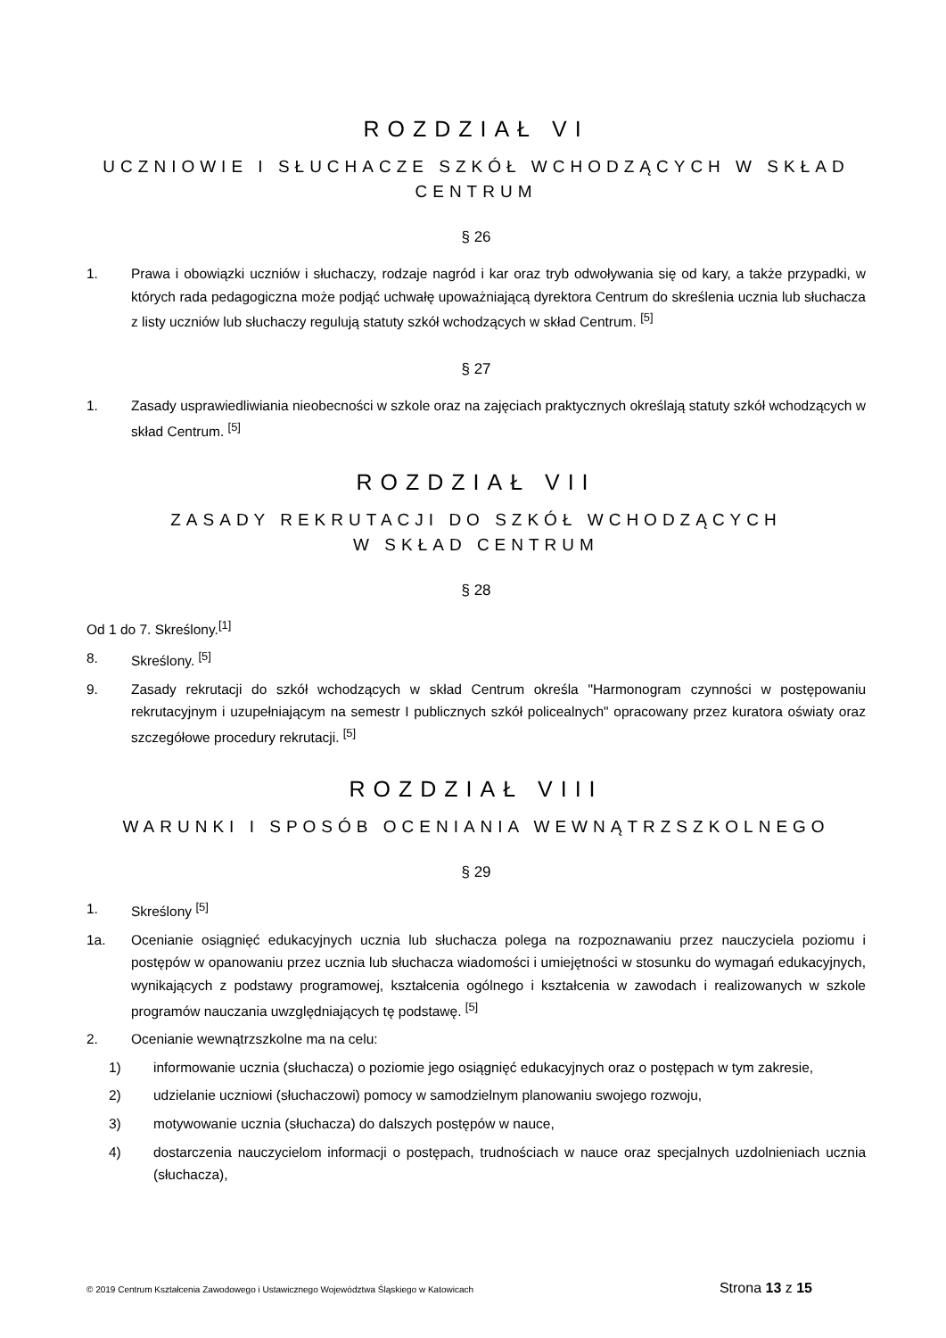ROZDZIAŁ VI
UCZNIOWIE I SŁUCHACZE SZKÓŁ WCHODZĄCYCH W SKŁAD CENTRUM
§ 26
1. Prawa i obowiązki uczniów i słuchaczy, rodzaje nagród i kar oraz tryb odwoływania się od kary, a także przypadki, w których rada pedagogiczna może podjąć uchwałę upoważniającą dyrektora Centrum do skreślenia ucznia lub słuchacza z listy uczniów lub słuchaczy regulują statuty szkół wchodzących w skład Centrum. <sup>[5]</sup>
§ 27
1. Zasady usprawiedliwiania nieobecności w szkole oraz na zajęciach praktycznych określają statuty szkół wchodzących w skład Centrum. <sup>[5]</sup>
ROZDZIAŁ VII
ZASADY REKRUTACJI DO SZKÓŁ WCHODZĄCYCH
W SKŁAD CENTRUM
§ 28
Od 1 do 7. Skreślony.<sup>[1]</sup>
8. Skreślony. <sup>[5]</sup>
9. Zasady rekrutacji do szkół wchodzących w skład Centrum określa "Harmonogram czynności w postępowaniu rekrutacyjnym i uzupełniającym na semestr I publicznych szkół policealnych" opracowany przez kuratora oświaty oraz szczegółowe procedury rekrutacji. <sup>[5]</sup>
ROZDZIAŁ VIII
WARUNKI I SPOSÓB OCENIANIA WEWNĄTRZSZKOLNEGO
§ 29
1. Skreślony <sup>[5]</sup>
1a. Ocenianie osiągnięć edukacyjnych ucznia lub słuchacza polega na rozpoznawaniu przez nauczyciela poziomu i postępów w opanowaniu przez ucznia lub słuchacza wiadomości i umiejętności w stosunku do wymagań edukacyjnych, wynikających z podstawy programowej, kształcenia ogólnego i kształcenia w zawodach i realizowanych w szkole programów nauczania uwzględniających tę podstawę. <sup>[5]</sup>
2. Ocenianie wewnątrzszkolne ma na celu:
1) informowanie ucznia (słuchacza) o poziomie jego osiągnięć edukacyjnych oraz o postępach w tym zakresie,
2) udzielanie uczniowi (słuchaczowi) pomocy w samodzielnym planowaniu swojego rozwoju,
3) motywowanie ucznia (słuchacza) do dalszych postępów w nauce,
4) dostarczenia nauczycielom informacji o postępach, trudnościach w nauce oraz specjalnych uzdolnieniach ucznia (słuchacza),
© 2019 Centrum Kształcenia Zawodowego i Ustawicznego Województwa Śląskiego w Katowicach Strona 13 z 15